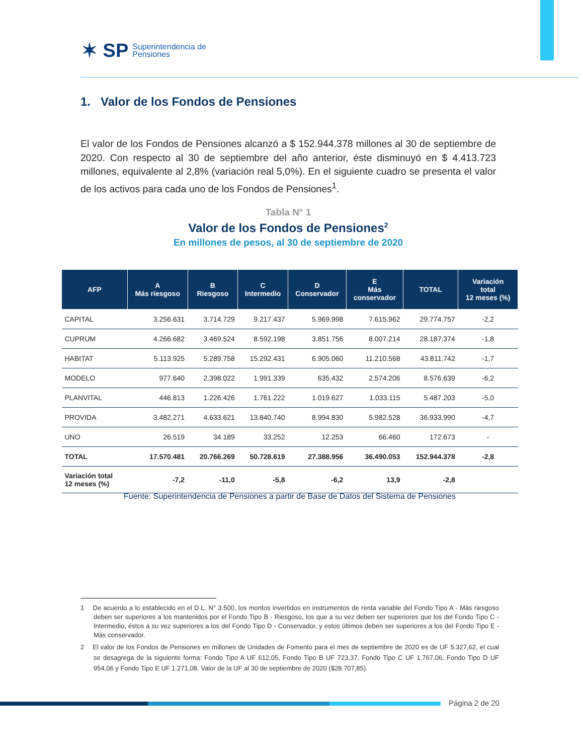✶ SP Superintendencia de
Pensiones
1. Valor de los Fondos de Pensiones
El valor de los Fondos de Pensiones alcanzó a $ 152.944.378 millones al 30 de septiembre de 2020. Con respecto al 30 de septiembre del año anterior, éste disminuyó en $ 4.413.723 millones, equivalente al 2,8% (variación real 5,0%). En el siguiente cuadro se presenta el valor de los activos para cada uno de los Fondos de Pensiones<sup>1</sup>.
Tabla N° 1
Valor de los Fondos de Pensiones<sup>2</sup>
En millones de pesos, al 30 de septiembre de 2020
| AFP | A Más riesgoso | B Riesgoso | C Intermedio | D Conservador | E Más conservador | TOTAL | Variación total 12 meses (%) |
| --- | --- | --- | --- | --- | --- | --- | --- |
| CAPITAL | 3.256.631 | 3.714.729 | 9.217.437 | 5.969.998 | 7.615.962 | 29.774.757 | -2,2 |
| CUPRUM | 4.266.682 | 3.469.524 | 8.592.198 | 3.851.756 | 8.007.214 | 28.187.374 | -1,8 |
| HABITAT | 5.113.925 | 5.289.758 | 15.292.431 | 6.905.060 | 11.210.568 | 43.811.742 | -1,7 |
| MODELO | 977.640 | 2.398.022 | 1.991.339 | 635.432 | 2.574.206 | 8.576.639 | -6,2 |
| PLANVITAL | 446.813 | 1.226.426 | 1.761.222 | 1.019.627 | 1.033.115 | 5.487.203 | -5,0 |
| PROVIDA | 3.482.271 | 4.633.621 | 13.840.740 | 8.994.830 | 5.982.528 | 36.933.990 | -4,7 |
| UNO | 26.519 | 34.189 | 33.252 | 12.253 | 66.460 | 172.673 | - |
| TOTAL | 17.570.481 | 20.766.269 | 50.728.619 | 27.388.956 | 36.490.053 | 152.944.378 | -2,8 |
| Variación total 12 meses (%) | -7,2 | -11,0 | -5,8 | -6,2 | 13,9 | -2,8 | |
Fuente: Superintendencia de Pensiones a partir de Base de Datos del Sistema de Pensiones
1 De acuerdo a lo establecido en el D.L. N° 3.500, los montos invertidos en instrumentos de renta variable del Fondo Tipo A - Más riesgoso deben ser superiores a los mantenidos por el Fondo Tipo B - Riesgoso, los que a su vez deben ser superiores que los del Fondo Tipo C - Intermedio, éstos a su vez superiores a los del Fondo Tipo D - Conservador, y estos últimos deben ser superiores a los del Fondo Tipo E - Más conservador.
2 El valor de los Fondos de Pensiones en millones de Unidades de Fomento para el mes de septiembre de 2020 es de UF 5.327,62, el cual se desagrega de la siguiente forma: Fondo Tipo A UF 612,05, Fondo Tipo B UF 723,37, Fondo Tipo C UF 1.767,06, Fondo Tipo D UF 954,06 y Fondo Tipo E UF 1.271,08. Valor de la UF al 30 de septiembre de 2020 ($28.707,85).
Página 2 de 20